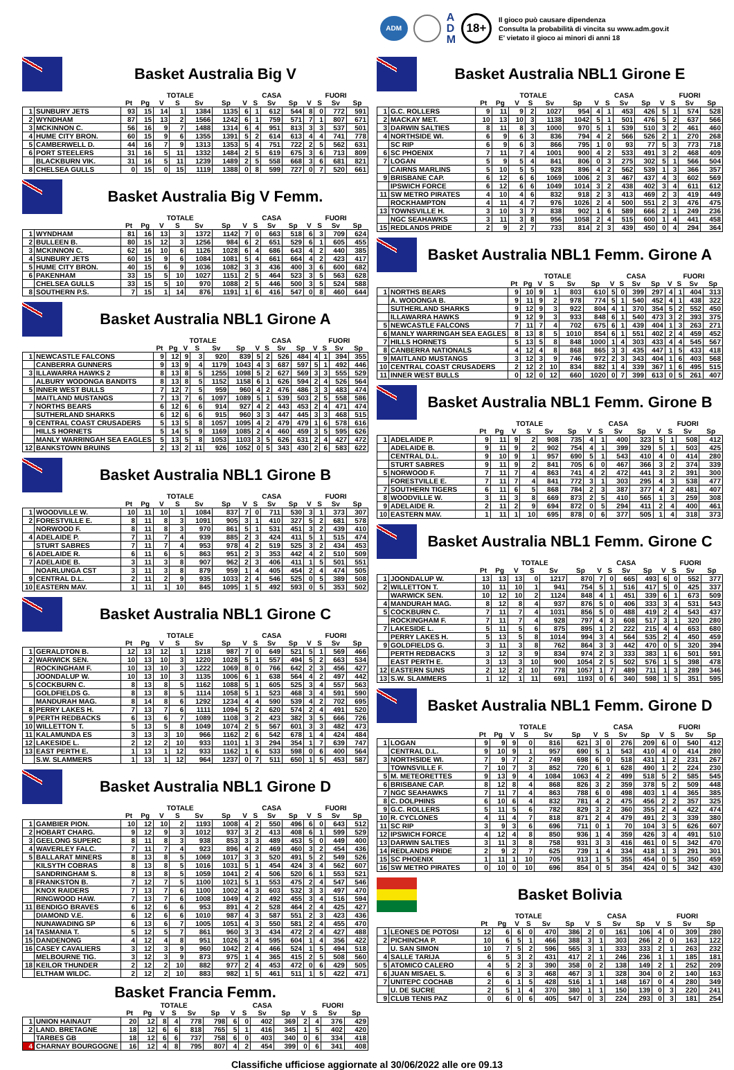ADM
A
D
M
18+
Il gioco può causare dipendenza
Consulta la probabilità di vincita su www.adm.gov.it
E' vietato il gioco ai minori di anni 18
Basket Australia Big V
| | | TOTALE | | | | | | CASA | | | | FUORI | | | |
| --- | --- | --- | --- | --- | --- | --- | --- | --- | --- | --- | --- | --- | --- | --- | --- |
| | | Pt | Pg | V | S | Sv | Sp | V | S | Sv | Sp | V | S | Sv | Sp |
| 1 | SUNBURY JETS | 93 | 15 | 14 | 1 | 1384 | 1135 | 6 | 1 | 612 | 544 | 8 | 0 | 772 | 591 |
| 2 | WYNDHAM | 87 | 15 | 13 | 2 | 1566 | 1242 | 6 | 1 | 759 | 571 | 7 | 1 | 807 | 671 |
| 3 | MCKINNON C. | 56 | 16 | 9 | 7 | 1488 | 1314 | 6 | 4 | 951 | 813 | 3 | 3 | 537 | 501 |
| 4 | HUME CITY BRON. | 60 | 15 | 9 | 6 | 1355 | 1391 | 5 | 2 | 614 | 613 | 4 | 4 | 741 | 778 |
| 5 | CAMBERWELL D. | 44 | 16 | 7 | 9 | 1313 | 1353 | 5 | 4 | 751 | 722 | 2 | 5 | 562 | 631 |
| 6 | PORT STEELERS | 31 | 16 | 5 | 11 | 1332 | 1484 | 2 | 5 | 619 | 675 | 3 | 6 | 713 | 809 |
| | BLACKBURN VIK. | 31 | 16 | 5 | 11 | 1239 | 1489 | 2 | 5 | 558 | 668 | 3 | 6 | 681 | 821 |
| 8 | CHELSEA GULLS | 0 | 15 | 0 | 15 | 1119 | 1388 | 0 | 8 | 599 | 727 | 0 | 7 | 520 | 661 |
Basket Australia Big V Femm.
| | | TOTALE | | | | | | CASA | | | | FUORI | | | |
| --- | --- | --- | --- | --- | --- | --- | --- | --- | --- | --- | --- | --- | --- | --- | --- |
| | | Pt | Pg | V | S | Sv | Sp | V | S | Sv | Sp | V | S | Sv | Sp |
| 1 | WYNDHAM | 81 | 16 | 13 | 3 | 1372 | 1142 | 7 | 0 | 663 | 518 | 6 | 3 | 709 | 624 |
| 2 | BULLEEN B. | 80 | 15 | 12 | 3 | 1256 | 984 | 6 | 2 | 651 | 529 | 6 | 1 | 605 | 455 |
| 3 | MCKINNON C. | 62 | 16 | 10 | 6 | 1126 | 1028 | 6 | 4 | 686 | 643 | 4 | 2 | 440 | 385 |
| 4 | SUNBURY JETS | 60 | 15 | 9 | 6 | 1084 | 1081 | 5 | 4 | 661 | 664 | 4 | 2 | 423 | 417 |
| 5 | HUME CITY BRON. | 40 | 15 | 6 | 9 | 1036 | 1082 | 3 | 3 | 436 | 400 | 3 | 6 | 600 | 682 |
| 6 | PAKENHAM | 33 | 15 | 5 | 10 | 1027 | 1151 | 2 | 5 | 464 | 523 | 3 | 5 | 563 | 628 |
| | CHELSEA GULLS | 33 | 15 | 5 | 10 | 970 | 1088 | 2 | 5 | 446 | 500 | 3 | 5 | 524 | 588 |
| 8 | SOUTHERN P.S. | 7 | 15 | 1 | 14 | 876 | 1191 | 1 | 6 | 416 | 547 | 0 | 8 | 460 | 644 |
Basket Australia NBL1 Girone A
| | | TOTALE | | | | | | CASA | | | | FUORI | | | |
| --- | --- | --- | --- | --- | --- | --- | --- | --- | --- | --- | --- | --- | --- | --- | --- |
| | | Pt | Pg | V | S | Sv | Sp | V | S | Sv | Sp | V | S | Sv | Sp |
| 1 | NEWCASTLE FALCONS | 9 | 12 | 9 | 3 | 920 | 839 | 5 | 2 | 526 | 484 | 4 | 1 | 394 | 355 |
| | CANBERRA GUNNERS | 9 | 13 | 9 | 4 | 1179 | 1043 | 4 | 3 | 687 | 597 | 5 | 1 | 492 | 446 |
| 3 | ILLAWARRA HAWKS 2 | 8 | 13 | 8 | 5 | 1255 | 1098 | 5 | 2 | 627 | 569 | 3 | 3 | 555 | 529 |
| | ALBURY WODONGA BANDITS | 8 | 13 | 8 | 5 | 1152 | 1158 | 6 | 1 | 626 | 594 | 2 | 4 | 526 | 564 |
| 5 | INNER WEST BULLS | 7 | 12 | 7 | 5 | 959 | 960 | 4 | 2 | 476 | 486 | 3 | 3 | 483 | 474 |
| | MAITLAND MUSTANGS | 7 | 13 | 7 | 6 | 1097 | 1089 | 5 | 1 | 539 | 503 | 2 | 5 | 558 | 586 |
| 7 | NORTHS BEARS | 6 | 12 | 6 | 6 | 914 | 927 | 4 | 2 | 443 | 453 | 2 | 4 | 471 | 474 |
| | SUTHERLAND SHARKS | 6 | 12 | 6 | 6 | 915 | 960 | 3 | 3 | 447 | 445 | 3 | 3 | 468 | 515 |
| 9 | CENTRAL COAST CRUSADERS | 5 | 13 | 5 | 8 | 1057 | 1095 | 4 | 2 | 479 | 479 | 1 | 6 | 578 | 616 |
| | HILLS HORNETS | 5 | 14 | 5 | 9 | 1169 | 1085 | 2 | 4 | 460 | 459 | 3 | 5 | 595 | 626 |
| | MANLY WARRINGAH SEA EAGLES | 5 | 13 | 5 | 8 | 1053 | 1103 | 3 | 5 | 626 | 631 | 2 | 4 | 427 | 472 |
| 12 | BANKSTOWN BRUINS | 2 | 13 | 2 | 11 | 926 | 1052 | 0 | 5 | 343 | 430 | 2 | 6 | 583 | 622 |
Basket Australia NBL1 Girone B
| | | TOTALE | | | | | | CASA | | | | FUORI | | | |
| --- | --- | --- | --- | --- | --- | --- | --- | --- | --- | --- | --- | --- | --- | --- | --- |
| | | Pt | Pg | V | S | Sv | Sp | V | S | Sv | Sp | V | S | Sv | Sp |
| 1 | WOODVILLE W. | 10 | 11 | 10 | 1 | 1084 | 837 | 7 | 0 | 711 | 530 | 3 | 1 | 373 | 307 |
| 2 | FORESTVILLE E. | 8 | 11 | 8 | 3 | 1091 | 905 | 3 | 1 | 410 | 327 | 5 | 2 | 681 | 578 |
| | NORWOOD F. | 8 | 11 | 8 | 3 | 970 | 861 | 5 | 1 | 531 | 451 | 3 | 2 | 439 | 410 |
| 4 | ADELAIDE P. | 7 | 11 | 7 | 4 | 939 | 885 | 2 | 3 | 424 | 411 | 5 | 1 | 515 | 474 |
| | STURT SABRES | 7 | 11 | 7 | 4 | 953 | 978 | 4 | 2 | 519 | 525 | 3 | 2 | 434 | 453 |
| 6 | ADELAIDE R. | 6 | 11 | 6 | 5 | 863 | 951 | 2 | 3 | 353 | 442 | 4 | 2 | 510 | 509 |
| 7 | ADELAIDE B. | 3 | 11 | 3 | 8 | 907 | 962 | 2 | 3 | 406 | 411 | 1 | 5 | 501 | 551 |
| | NOARLUNGA CST | 3 | 11 | 3 | 8 | 879 | 959 | 1 | 4 | 405 | 454 | 2 | 4 | 474 | 505 |
| 9 | CENTRAL D.L. | 2 | 11 | 2 | 9 | 935 | 1033 | 2 | 4 | 546 | 525 | 0 | 5 | 389 | 508 |
| 10 | EASTERN MAV. | 1 | 11 | 1 | 10 | 845 | 1095 | 1 | 5 | 492 | 593 | 0 | 5 | 353 | 502 |
Basket Australia NBL1 Girone C
| | | TOTALE | | | | | | CASA | | | | FUORI | | | |
| --- | --- | --- | --- | --- | --- | --- | --- | --- | --- | --- | --- | --- | --- | --- | --- |
| | | Pt | Pg | V | S | Sv | Sp | V | S | Sv | Sp | V | S | Sv | Sp |
| 1 | GERALDTON B. | 12 | 13 | 12 | 1 | 1218 | 987 | 7 | 0 | 649 | 521 | 5 | 1 | 569 | 466 |
| 2 | WARWICK SEN. | 10 | 13 | 10 | 3 | 1220 | 1028 | 5 | 1 | 557 | 494 | 5 | 2 | 663 | 534 |
| | ROCKINGHAM F. | 10 | 13 | 10 | 3 | 1222 | 1069 | 8 | 0 | 766 | 642 | 2 | 3 | 456 | 427 |
| | JOONDALUP W. | 10 | 13 | 10 | 3 | 1135 | 1006 | 6 | 1 | 638 | 564 | 4 | 2 | 497 | 442 |
| 5 | COCKBURN C. | 8 | 13 | 8 | 5 | 1162 | 1088 | 5 | 1 | 605 | 525 | 3 | 4 | 557 | 563 |
| | GOLDFIELDS G. | 8 | 13 | 8 | 5 | 1114 | 1058 | 5 | 1 | 523 | 468 | 3 | 4 | 591 | 590 |
| | MANDURAH MAG. | 8 | 14 | 8 | 6 | 1292 | 1234 | 4 | 4 | 590 | 539 | 4 | 2 | 702 | 695 |
| 8 | PERRY LAKES H. | 7 | 13 | 7 | 6 | 1111 | 1094 | 5 | 2 | 620 | 574 | 2 | 4 | 491 | 520 |
| 9 | PERTH REDBACKS | 6 | 13 | 6 | 7 | 1089 | 1108 | 3 | 2 | 423 | 382 | 3 | 5 | 666 | 726 |
| 10 | WILLETTON T. | 5 | 13 | 5 | 8 | 1049 | 1074 | 2 | 5 | 567 | 601 | 3 | 3 | 482 | 473 |
| 11 | KALAMUNDA ES | 3 | 13 | 3 | 10 | 966 | 1162 | 2 | 6 | 542 | 678 | 1 | 4 | 424 | 484 |
| 12 | LAKESIDE L. | 2 | 12 | 2 | 10 | 933 | 1101 | 1 | 3 | 294 | 354 | 1 | 7 | 639 | 747 |
| 13 | EAST PERTH E. | 1 | 13 | 1 | 12 | 933 | 1162 | 1 | 6 | 533 | 598 | 0 | 6 | 400 | 564 |
| | S.W. SLAMMERS | 1 | 13 | 1 | 12 | 964 | 1237 | 0 | 7 | 511 | 650 | 1 | 5 | 453 | 587 |
Basket Australia NBL1 Girone D
| | | TOTALE | | | | | | CASA | | | | FUORI | | | |
| --- | --- | --- | --- | --- | --- | --- | --- | --- | --- | --- | --- | --- | --- | --- | --- |
| | | Pt | Pg | V | S | Sv | Sp | V | S | Sv | Sp | V | S | Sv | Sp |
| 1 | GAMBIER PION. | 10 | 12 | 10 | 2 | 1193 | 1008 | 4 | 2 | 550 | 496 | 6 | 0 | 643 | 512 |
| 2 | HOBART CHARG. | 9 | 12 | 9 | 3 | 1012 | 937 | 3 | 2 | 413 | 408 | 6 | 1 | 599 | 529 |
| 3 | GEELONG SUPERC | 8 | 11 | 8 | 3 | 938 | 853 | 3 | 3 | 489 | 453 | 5 | 0 | 449 | 400 |
| 4 | WAVERLEY FALC. | 7 | 11 | 7 | 4 | 923 | 896 | 4 | 2 | 469 | 460 | 3 | 2 | 454 | 436 |
| 5 | BALLARAT MINERS | 8 | 13 | 8 | 5 | 1069 | 1017 | 3 | 3 | 520 | 491 | 5 | 2 | 549 | 526 |
| | KILSYTH COBRAS | 8 | 13 | 8 | 5 | 1016 | 1031 | 5 | 1 | 454 | 424 | 3 | 4 | 562 | 607 |
| | SANDRINGHAM S. | 8 | 13 | 8 | 5 | 1059 | 1041 | 2 | 4 | 506 | 520 | 6 | 1 | 553 | 521 |
| 8 | FRANKSTON B. | 7 | 12 | 7 | 5 | 1100 | 1021 | 5 | 1 | 553 | 475 | 2 | 4 | 547 | 546 |
| | KNOX RAIDERS | 7 | 13 | 7 | 6 | 1100 | 1002 | 4 | 3 | 603 | 532 | 3 | 3 | 497 | 470 |
| | RINGWOOD HAW. | 7 | 13 | 7 | 6 | 1008 | 1049 | 4 | 2 | 492 | 455 | 3 | 4 | 516 | 594 |
| 11 | BENDIGO BRAVES | 6 | 12 | 6 | 6 | 953 | 891 | 4 | 2 | 528 | 464 | 2 | 4 | 425 | 427 |
| | DIAMOND V.E. | 6 | 12 | 6 | 6 | 1010 | 987 | 4 | 3 | 587 | 551 | 2 | 3 | 423 | 436 |
| | NUNAWADING SP | 6 | 13 | 6 | 7 | 1005 | 1051 | 4 | 3 | 550 | 581 | 2 | 4 | 455 | 470 |
| 14 | TASMANIA T. | 5 | 12 | 5 | 7 | 861 | 960 | 3 | 3 | 434 | 472 | 2 | 4 | 427 | 488 |
| 15 | DANDENONG | 4 | 12 | 4 | 8 | 951 | 1026 | 3 | 4 | 595 | 604 | 1 | 4 | 356 | 422 |
| 16 | CASEY CAVALIERS | 3 | 12 | 3 | 9 | 960 | 1042 | 2 | 4 | 466 | 524 | 1 | 5 | 494 | 518 |
| | MELBOURNE TIG. | 3 | 12 | 3 | 9 | 873 | 975 | 1 | 4 | 365 | 415 | 2 | 5 | 508 | 560 |
| 18 | KEILOR THUNDER | 2 | 12 | 2 | 10 | 882 | 977 | 2 | 4 | 453 | 472 | 0 | 6 | 429 | 505 |
| | ELTHAM WILDC. | 2 | 12 | 2 | 10 | 883 | 982 | 1 | 5 | 461 | 511 | 1 | 5 | 422 | 471 |
Basket Francia Femm.
| | | TOTALE | | | | | | CASA | | | | FUORI | | | |
| --- | --- | --- | --- | --- | --- | --- | --- | --- | --- | --- | --- | --- | --- | --- | --- |
| | | Pt | Pg | V | S | Sv | Sp | V | S | Sv | Sp | V | S | Sv | Sp |
| 1 | UNION HAINAUT | 20 | 12 | 8 | 4 | 778 | 798 | 6 | 0 | 402 | 369 | 2 | 4 | 376 | 429 |
| 2 | LAND. BRETAGNE | 18 | 12 | 6 | 6 | 818 | 765 | 5 | 1 | 416 | 345 | 1 | 5 | 402 | 420 |
| | TARBES GB | 18 | 12 | 6 | 6 | 737 | 758 | 6 | 0 | 403 | 340 | 0 | 6 | 334 | 418 |
| 4 | CHARNAY BOURGOGNE | 16 | 12 | 4 | 8 | 795 | 807 | 4 | 2 | 454 | 399 | 0 | 6 | 341 | 408 |
Basket Australia NBL1 Girone E
| | | TOTALE | | | | | | CASA | | | | FUORI | | | |
| --- | --- | --- | --- | --- | --- | --- | --- | --- | --- | --- | --- | --- | --- | --- | --- |
| | | Pt | Pg | V | S | Sv | Sp | V | S | Sv | Sp | V | S | Sv | Sp |
| 1 | G.C. ROLLERS | 9 | 11 | 9 | 2 | 1027 | 954 | 4 | 1 | 453 | 426 | 5 | 1 | 574 | 528 |
| 2 | MACKAY MET. | 10 | 13 | 10 | 3 | 1138 | 1042 | 5 | 1 | 501 | 476 | 5 | 2 | 637 | 566 |
| 3 | DARWIN SALTIES | 8 | 11 | 8 | 3 | 1000 | 970 | 5 | 1 | 539 | 510 | 3 | 2 | 461 | 460 |
| 4 | NORTHSIDE WI. | 6 | 9 | 6 | 3 | 836 | 794 | 4 | 2 | 566 | 526 | 2 | 1 | 270 | 268 |
| | SC RIP | 6 | 9 | 6 | 3 | 866 | 795 | 1 | 0 | 93 | 77 | 5 | 3 | 773 | 718 |
| 6 | SC PHOENIX | 7 | 11 | 7 | 4 | 1001 | 900 | 4 | 2 | 533 | 491 | 3 | 2 | 468 | 409 |
| 7 | LOGAN | 5 | 9 | 5 | 4 | 841 | 806 | 0 | 3 | 275 | 302 | 5 | 1 | 566 | 504 |
| | CAIRNS MARLINS | 5 | 10 | 5 | 5 | 928 | 896 | 4 | 2 | 562 | 539 | 1 | 3 | 366 | 357 |
| 9 | BRISBANE CAP. | 6 | 12 | 6 | 6 | 1069 | 1006 | 2 | 3 | 467 | 437 | 4 | 3 | 602 | 569 |
| | IPSWICH FORCE | 6 | 12 | 6 | 6 | 1049 | 1014 | 3 | 2 | 438 | 402 | 3 | 4 | 611 | 612 |
| 11 | SW METRO PIRATES | 4 | 10 | 4 | 6 | 832 | 918 | 2 | 3 | 413 | 469 | 2 | 3 | 419 | 449 |
| | ROCKHAMPTON | 4 | 11 | 4 | 7 | 976 | 1026 | 2 | 4 | 500 | 551 | 2 | 3 | 476 | 475 |
| 13 | TOWNSVILLE H. | 3 | 10 | 3 | 7 | 838 | 902 | 1 | 6 | 589 | 666 | 2 | 1 | 249 | 236 |
| | NGC SEAHAWKS | 3 | 11 | 3 | 8 | 956 | 1058 | 2 | 4 | 515 | 600 | 1 | 4 | 441 | 458 |
| 15 | REDLANDS PRIDE | 2 | 9 | 2 | 7 | 733 | 814 | 2 | 3 | 439 | 450 | 0 | 4 | 294 | 364 |
Basket Australia NBL1 Femm. Girone A
| | | TOTALE | | | | | | CASA | | | | FUORI | | | |
| --- | --- | --- | --- | --- | --- | --- | --- | --- | --- | --- | --- | --- | --- | --- | --- |
| | | Pt | Pg | V | S | Sv | Sp | V | S | Sv | Sp | V | S | Sv | Sp |
| 1 | NORTHS BEARS | 9 | 10 | 9 | 1 | 803 | 610 | 5 | 0 | 399 | 297 | 4 | 1 | 404 | 313 |
| | A. WODONGA B. | 9 | 11 | 9 | 2 | 978 | 774 | 5 | 1 | 540 | 452 | 4 | 1 | 438 | 322 |
| | SUTHERLAND SHARKS | 9 | 12 | 9 | 3 | 922 | 804 | 4 | 1 | 370 | 354 | 5 | 2 | 552 | 450 |
| | ILLAWARRA HAWKS | 9 | 12 | 9 | 3 | 933 | 848 | 6 | 1 | 540 | 473 | 3 | 2 | 393 | 375 |
| 5 | NEWCASTLE FALCONS | 7 | 11 | 7 | 4 | 702 | 675 | 6 | 1 | 439 | 404 | 1 | 3 | 263 | 271 |
| 6 | MANLY WARRINGAH SEA EAGLES | 8 | 13 | 8 | 5 | 1010 | 854 | 6 | 1 | 551 | 402 | 2 | 4 | 459 | 452 |
| 7 | HILLS HORNETS | 5 | 13 | 5 | 8 | 848 | 1000 | 1 | 4 | 303 | 433 | 4 | 4 | 545 | 567 |
| 8 | CANBERRA NATIONALS | 4 | 12 | 4 | 8 | 868 | 865 | 3 | 3 | 435 | 447 | 1 | 5 | 433 | 418 |
| 9 | MAITLAND MUSTANGS | 3 | 12 | 3 | 9 | 746 | 972 | 2 | 3 | 343 | 404 | 1 | 6 | 403 | 568 |
| 10 | CENTRAL COAST CRUSADERS | 2 | 12 | 2 | 10 | 834 | 882 | 1 | 4 | 339 | 367 | 1 | 6 | 495 | 515 |
| 11 | INNER WEST BULLS | 0 | 12 | 0 | 12 | 660 | 1020 | 0 | 7 | 399 | 613 | 0 | 5 | 261 | 407 |
Basket Australia NBL1 Femm. Girone B
| | | TOTALE | | | | | | CASA | | | | FUORI | | | |
| --- | --- | --- | --- | --- | --- | --- | --- | --- | --- | --- | --- | --- | --- | --- | --- |
| | | Pt | Pg | V | S | Sv | Sp | V | S | Sv | Sp | V | S | Sv | Sp |
| 1 | ADELAIDE P. | 9 | 11 | 9 | 2 | 908 | 735 | 4 | 1 | 400 | 323 | 5 | 1 | 508 | 412 |
| | ADELAIDE B. | 9 | 11 | 9 | 2 | 902 | 754 | 4 | 1 | 399 | 329 | 5 | 1 | 503 | 425 |
| | CENTRAL D.L. | 9 | 10 | 9 | 1 | 957 | 690 | 5 | 1 | 543 | 410 | 4 | 0 | 414 | 280 |
| | STURT SABRES | 9 | 11 | 9 | 2 | 841 | 705 | 6 | 0 | 467 | 366 | 3 | 2 | 374 | 339 |
| 5 | NORWOOD F. | 7 | 11 | 7 | 4 | 863 | 741 | 4 | 2 | 472 | 441 | 3 | 2 | 391 | 300 |
| | FORESTVILLE E. | 7 | 11 | 7 | 4 | 841 | 772 | 3 | 1 | 303 | 295 | 4 | 3 | 538 | 477 |
| 7 | SOUTHERN TIGERS | 6 | 11 | 6 | 5 | 868 | 784 | 2 | 3 | 387 | 377 | 4 | 2 | 481 | 407 |
| 8 | WOODVILLE W. | 3 | 11 | 3 | 8 | 669 | 873 | 2 | 5 | 410 | 565 | 1 | 3 | 259 | 308 |
| 9 | ADELAIDE R. | 2 | 11 | 2 | 9 | 694 | 872 | 0 | 5 | 294 | 411 | 2 | 4 | 400 | 461 |
| 10 | EASTERN MAV. | 1 | 11 | 1 | 10 | 695 | 878 | 0 | 6 | 377 | 505 | 1 | 4 | 318 | 373 |
Basket Australia NBL1 Femm. Girone C
| | | TOTALE | | | | | | CASA | | | | FUORI | | | |
| --- | --- | --- | --- | --- | --- | --- | --- | --- | --- | --- | --- | --- | --- | --- | --- |
| | | Pt | Pg | V | S | Sv | Sp | V | S | Sv | Sp | V | S | Sv | Sp |
| 1 | JOONDALUP W. | 13 | 13 | 13 | 0 | 1217 | 870 | 7 | 0 | 665 | 493 | 6 | 0 | 552 | 377 |
| 2 | WILLETTON T. | 10 | 11 | 10 | 1 | 941 | 754 | 5 | 1 | 516 | 417 | 5 | 0 | 425 | 337 |
| | WARWICK SEN. | 10 | 12 | 10 | 2 | 1124 | 848 | 4 | 1 | 451 | 339 | 6 | 1 | 673 | 509 |
| 4 | MANDURAH MAG. | 8 | 12 | 8 | 4 | 937 | 876 | 5 | 0 | 406 | 333 | 3 | 4 | 531 | 543 |
| 5 | COCKBURN C. | 7 | 11 | 7 | 4 | 1031 | 856 | 5 | 0 | 488 | 419 | 2 | 4 | 543 | 437 |
| | ROCKINGHAM F. | 7 | 11 | 7 | 4 | 928 | 797 | 4 | 3 | 608 | 517 | 3 | 1 | 320 | 280 |
| 7 | LAKESIDE L. | 5 | 11 | 5 | 6 | 875 | 895 | 1 | 2 | 222 | 215 | 4 | 4 | 653 | 680 |
| | PERRY LAKES H. | 5 | 13 | 5 | 8 | 1014 | 994 | 3 | 4 | 564 | 535 | 2 | 4 | 450 | 459 |
| 9 | GOLDFIELDS G. | 3 | 11 | 3 | 8 | 762 | 864 | 3 | 3 | 442 | 470 | 0 | 5 | 320 | 394 |
| | PERTH REDBACKS | 3 | 12 | 3 | 9 | 834 | 974 | 2 | 3 | 333 | 383 | 1 | 6 | 501 | 591 |
| | EAST PERTH E. | 3 | 13 | 3 | 10 | 900 | 1054 | 2 | 5 | 502 | 576 | 1 | 5 | 398 | 478 |
| 12 | EASTERN SUNS | 2 | 12 | 2 | 10 | 778 | 1057 | 1 | 7 | 489 | 711 | 1 | 3 | 289 | 346 |
| 13 | S.W. SLAMMERS | 1 | 12 | 1 | 11 | 691 | 1193 | 0 | 6 | 340 | 598 | 1 | 5 | 351 | 595 |
Basket Australia NBL1 Femm. Girone D
| | | TOTALE | | | | | | CASA | | | | FUORI | | | |
| --- | --- | --- | --- | --- | --- | --- | --- | --- | --- | --- | --- | --- | --- | --- | --- |
| | | Pt | Pg | V | S | Sv | Sp | V | S | Sv | Sp | V | S | Sv | Sp |
| 1 | LOGAN | 9 | 9 | 9 | 0 | 816 | 621 | 3 | 0 | 276 | 209 | 6 | 0 | 540 | 412 |
| | CENTRAL D.L. | 9 | 10 | 9 | 1 | 957 | 690 | 5 | 1 | 543 | 410 | 4 | 0 | 414 | 280 |
| 3 | NORTHSIDE WI. | 7 | 9 | 7 | 2 | 749 | 698 | 6 | 0 | 518 | 431 | 1 | 2 | 231 | 267 |
| | TOWNSVILLE F. | 7 | 10 | 7 | 3 | 852 | 720 | 6 | 1 | 628 | 490 | 1 | 2 | 224 | 230 |
| 5 | M. METEORETTES | 9 | 13 | 9 | 4 | 1084 | 1063 | 4 | 2 | 499 | 518 | 5 | 2 | 585 | 545 |
| 6 | BRISBANE CAP. | 8 | 12 | 8 | 4 | 868 | 826 | 3 | 2 | 359 | 378 | 5 | 2 | 509 | 448 |
| 7 | NGC SEAHAWKS | 7 | 11 | 7 | 4 | 863 | 788 | 6 | 0 | 498 | 403 | 1 | 4 | 365 | 385 |
| 8 | C. DOLPHINS | 6 | 10 | 6 | 4 | 832 | 781 | 4 | 2 | 475 | 456 | 2 | 2 | 357 | 325 |
| 9 | G.C. ROLLERS | 5 | 11 | 5 | 6 | 782 | 829 | 3 | 2 | 360 | 355 | 2 | 4 | 422 | 474 |
| 10 | R. CYCLONES | 4 | 11 | 4 | 7 | 818 | 871 | 2 | 4 | 479 | 491 | 2 | 3 | 339 | 380 |
| 11 | SC RIP | 3 | 9 | 3 | 6 | 696 | 711 | 0 | 1 | 70 | 104 | 3 | 5 | 626 | 607 |
| 12 | IPSWICH FORCE | 4 | 12 | 4 | 8 | 850 | 936 | 1 | 4 | 359 | 426 | 3 | 4 | 491 | 510 |
| 13 | DARWIN SALTIES | 3 | 11 | 3 | 8 | 758 | 931 | 3 | 3 | 416 | 461 | 0 | 5 | 342 | 470 |
| 14 | REDLANDS PRIDE | 2 | 9 | 2 | 7 | 625 | 739 | 1 | 4 | 334 | 418 | 1 | 3 | 291 | 301 |
| 15 | SC PHOENIX | 1 | 11 | 1 | 10 | 705 | 913 | 1 | 5 | 355 | 454 | 0 | 5 | 350 | 459 |
| 16 | SW METRO PIRATES | 0 | 10 | 0 | 10 | 696 | 854 | 0 | 5 | 354 | 424 | 0 | 5 | 342 | 430 |
Basket Bolivia
| | | TOTALE | | | | | | CASA | | | | FUORI | | | |
| --- | --- | --- | --- | --- | --- | --- | --- | --- | --- | --- | --- | --- | --- | --- | --- |
| | | Pt | Pg | V | S | Sv | Sp | V | S | Sv | Sp | V | S | Sv | Sp |
| 1 | LEONES DE POTOSI | 12 | 6 | 6 | 0 | 470 | 386 | 2 | 0 | 161 | 106 | 4 | 0 | 309 | 280 |
| 2 | PICHINCHA P. | 10 | 6 | 5 | 1 | 466 | 388 | 3 | 1 | 303 | 266 | 2 | 0 | 163 | 122 |
| | U. SAN SIMON | 10 | 7 | 5 | 2 | 596 | 565 | 3 | 1 | 333 | 333 | 2 | 1 | 263 | 232 |
| 4 | SALLE TARIJA | 6 | 5 | 3 | 2 | 431 | 417 | 2 | 1 | 246 | 236 | 1 | 1 | 185 | 181 |
| 5 | ATOMICO CALERO | 4 | 5 | 2 | 3 | 390 | 358 | 0 | 2 | 138 | 149 | 2 | 1 | 252 | 209 |
| 6 | JUAN MISAEL S. | 6 | 6 | 3 | 3 | 468 | 467 | 3 | 1 | 328 | 304 | 0 | 2 | 140 | 163 |
| 7 | UNITEPC COCHAB | 2 | 6 | 1 | 5 | 428 | 516 | 1 | 1 | 148 | 167 | 0 | 4 | 280 | 349 |
| | U. DE SUCRE | 2 | 5 | 1 | 4 | 370 | 380 | 1 | 1 | 150 | 139 | 0 | 3 | 220 | 241 |
| 9 | CLUB TENIS PAZ | 0 | 6 | 0 | 6 | 405 | 547 | 0 | 3 | 224 | 293 | 0 | 3 | 181 | 254 |
Classifiche ufficiose aggiornate al 30/06/2022 alle ore 09.13